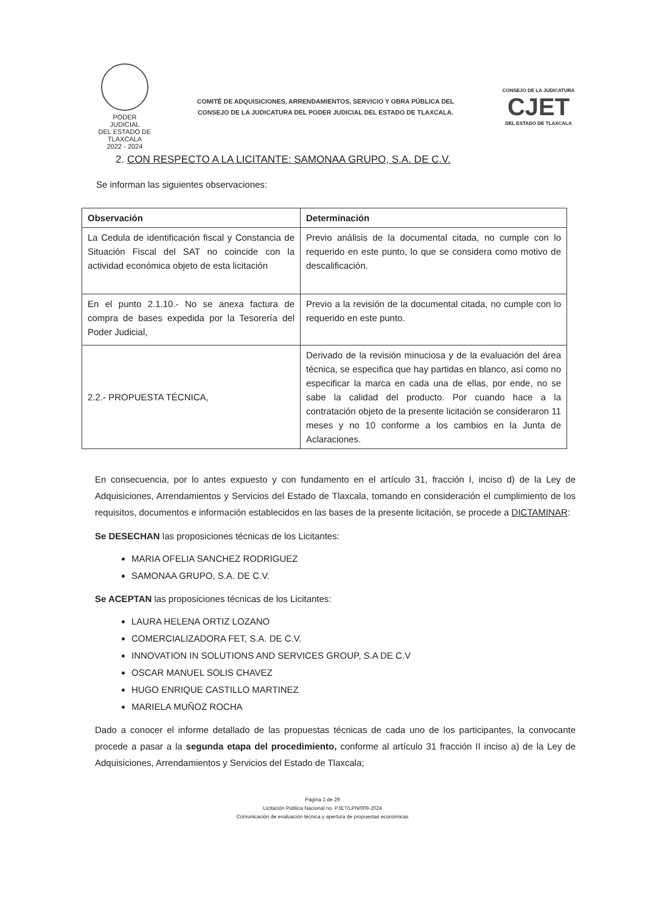PODER JUDICIAL
DEL ESTADO DE TLAXCALA
2022 - 2024
COMITÉ DE ADQUISICIONES, ARRENDAMIENTOS, SERVICIO Y OBRA PÚBLICA DEL
CONSEJO DE LA JUDICATURA DEL PODER JUDICIAL DEL ESTADO DE TLAXCALA.
CONSEJO DE LA JUDICATURA
CJET
DEL ESTADO DE TLAXCALA
2. CON RESPECTO A LA LICITANTE: SAMONAA GRUPO, S.A. DE C.V.
Se informan las siguientes observaciones:
| Observación | Determinación |
| --- | --- |
| La Cedula de identificación fiscal y Constancia de Situación Fiscal del SAT no coincide con la actividad económica objeto de esta licitación | Previo análisis de la documental citada, no cumple con lo requerido en este punto, lo que se considera como motivo de descalificación. |
| En el punto 2.1.10.- No se anexa factura de compra de bases expedida por la Tesorería del Poder Judicial, | Previo a la revisión de la documental citada, no cumple con lo requerido en este punto. |
| 2.2.- PROPUESTA TÉCNICA, | Derivado de la revisión minuciosa y de la evaluación del área técnica, se especifica que hay partidas en blanco, así como no especificar la marca en cada una de ellas, por ende, no se sabe la calidad del producto. Por cuando hace a la contratación objeto de la presente licitación se consideraron 11 meses y no 10 conforme a los cambios en la Junta de Aclaraciones. |
En consecuencia, por lo antes expuesto y con fundamento en el artículo 31, fracción I, inciso d) de la Ley de Adquisiciones, Arrendamientos y Servicios del Estado de Tlaxcala, tomando en consideración el cumplimiento de los requisitos, documentos e información establecidos en las bases de la presente licitación, se procede a DICTAMINAR:
Se DESECHAN las proposiciones técnicas de los Licitantes:
MARIA OFELIA SANCHEZ RODRIGUEZ
SAMONAA GRUPO, S.A. DE C.V.
Se ACEPTAN las proposiciones técnicas de los Licitantes:
LAURA HELENA ORTIZ LOZANO
COMERCIALIZADORA FET, S.A. DE C.V.
INNOVATION IN SOLUTIONS AND SERVICES GROUP, S.A DE C.V
OSCAR MANUEL SOLIS CHAVEZ
HUGO ENRIQUE CASTILLO MARTINEZ
MARIELA MUÑOZ ROCHA
Dado a conocer el informe detallado de las propuestas técnicas de cada uno de los participantes, la convocante procede a pasar a la segunda etapa del procedimiento, conforme al artículo 31 fracción II inciso a) de la Ley de Adquisiciones, Arrendamientos y Servicios del Estado de Tlaxcala;
Página 2 de 29
Licitación Pública Nacional no. PJET/LPN/009-2024
Comunicación de evaluación técnica y apertura de propuestas económicas